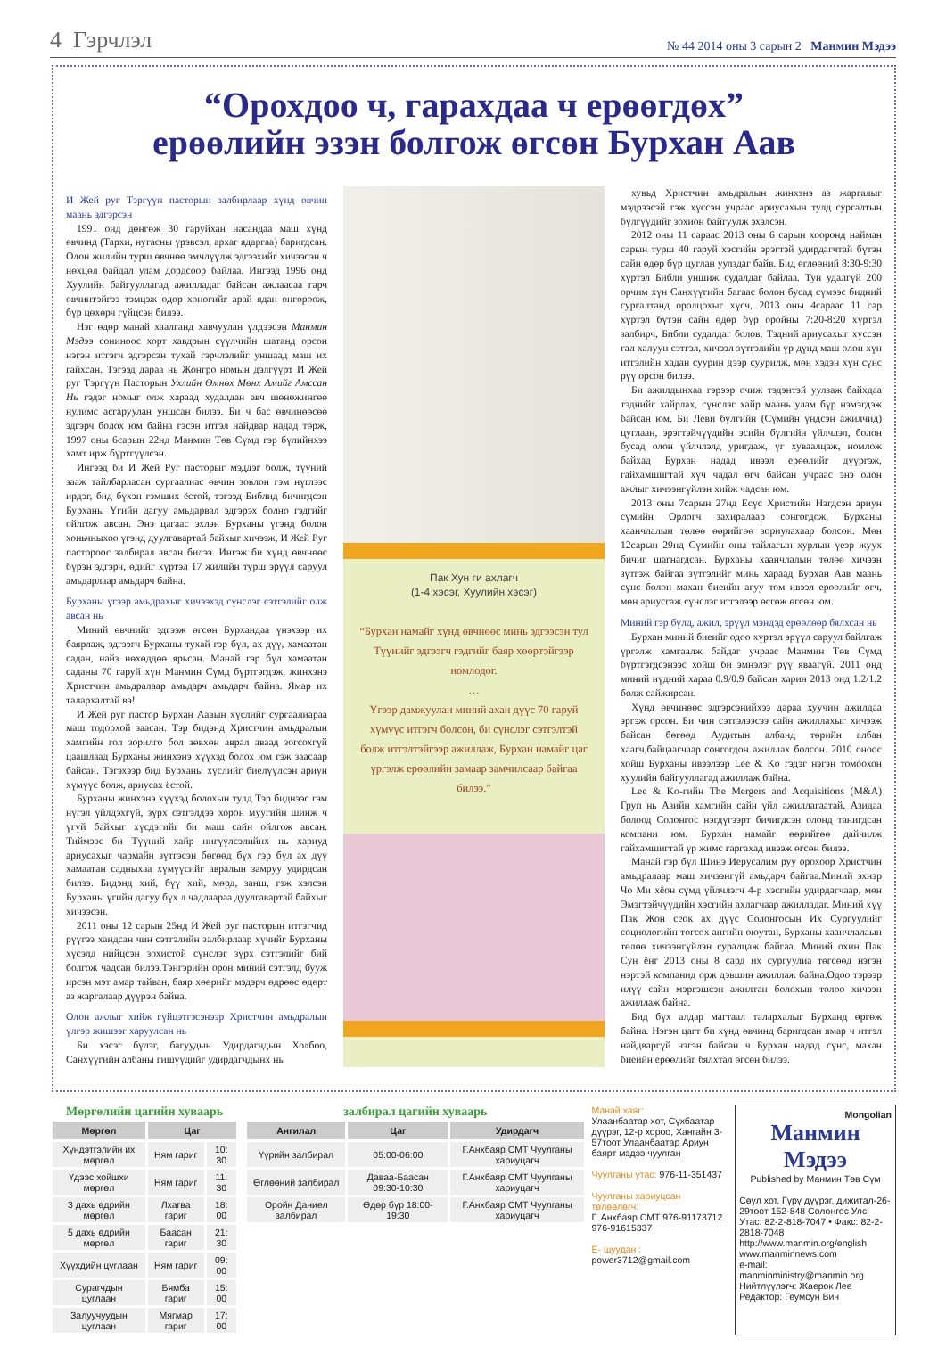4 Гэрчлэл
№ 44 2014 оны 3 сарын 2 Манмин Мэдээ
“Орохдоо ч, гарахдаа ч ерөөгдөх”
ерөөлийн эзэн болгож өгсөн Бурхан Аав
И Жей руг Тэргүүн пасторын залбирлаар хүнд өвчин маань эдгэрсэн
1991 онд дөнгөж 30 гаруйхан насандаа маш хүнд өвчинд (Тархи, нугасны үрэвсэл, архаг ядаргаа) баригдсан. Олон жилийн турш өвчнөө эмчлүүлж эдгээхийг хичээсэн ч нөхцөл байдал улам дордсоор байлаа. Ингээд 1996 онд Хуулийн байгууллагад ажилладаг байсан ажлаасаа гарч өвчинтэйгээ тэмцэж өдөр хоногийг арай ядан өнгөрөөж, бүр цөхөрч гүйцсэн билээ.
Нэг өдөр манай хаалганд хавчуулан үлдээсэн Манмин Мэдээ сониноос хорт хавдрын сүүлчийн шатанд орсон нэгэн итгэгч эдгэрсэн тухай гэрчлэлийг уншаад маш их гайхсан. Тэгээд дараа нь Жонгро номын дэлгүүрт И Жей руг Тэргүүн Пасторын Ухлийн Өмнөх Мөнх Амийг Амссан Нь гэдэг номыг олж хараад худалдан авч шөнөжингөө нулимс асгаруулан уншсан билээ. Би ч бас өвчинөөсөө эдгэрч болох юм байна гэсэн итгэл найдвар надад төрж, 1997 оны 6сарын 22нд Манмин Төв Сүмд гэр бүлийнхээ хамт ирж бүртгүүлсэн.
Ингээд би И Жей Руг пасторыг мэддэг болж, түүний зааж тайлбарласан сургаалиас өвчин зовлон гэм нүглээс ирдэг, бид бүхэн гэмших ёстой, тэгээд Библид бичигдсэн Бурханы Үгийн дагуу амьдарвал эдгэрэх болно гэдгийг ойлгож авсан. Энэ цагаас эхлэн Бурханы үгэнд болон хоньчныхоо үгэнд дуулгавартай байхыг хичээж, И Жей Руг пастороос залбирал авсан билээ. Ингэж би хүнд өвчнөөс бүрэн эдгэрч, өдийг хүртэл 17 жилийн турш эрүүл саруул амьдарлаар амьдарч байна.
Бурханы үгээр амьдрахыг хичээхэд сүнслэг сэтгэлийг олж авсан нь
Миний өвчнийг эдгээж өгсөн Бурхандаа үнэхээр их баярлаж, эдгээгч Бурханы тухай гэр бүл, ах дүү, хамаатан садан, найз нөхөддөө ярьсан. Манай гэр бүл хамаатан саданы 70 гаруй хүн Манмин Сүмд бүртгэгдэж, жинхэнэ Христчин амьдралаар амьдарч амьдарч байна. Ямар их талархалтай вэ!
И Жей руг пастор Бурхан Аавын хүслийг сургаалиараа маш тодорхой заасан. Тэр бидэнд Христчин амьдралын хамгийн гол зорилго бол зөвхөн аврал аваад зогсохгүй цаашлаад Бурханы жинхэнэ хүүхэд болох юм гэж заасаар байсан. Тэгэхээр бид Бурханы хүслийг биелүүлсэн ариун хүмүүс болж, ариусах ёстой.
Бурханы жинхэнэ хүүхэд болохын тулд Тэр биднээс гэм нүгэл үйлдэхгүй, зүрх сэтгэлдээ хорон муугийн шинж ч үгүй байхыг хүсдэгийг би маш сайн ойлгож авсан. Тиймээс би Түүний хайр нигүүлсэлийнх нь хариуд ариусахыг чармайн зүтгэсэн бөгөөд бүх гэр бүл ах дүү хамаатан садныхаа хүмүүсийг авралын замруу удирдсан билээ. Бидэнд хий, бүү хий, мөрд, занш, гэж хэлсэн Бурханы үгийн дагуу бүх л чадлаараа дуулгавартай байхыг хичээсэн.
2011 оны 12 сарын 25нд И Жей руг пасторын итгэгчид рүүгээ хандсан чин сэтгэлийн залбирлаар хүчийг Бурханы хүсэлд нийцсэн зохистой сүнслэг зүрх сэтгэлийг бий болгож чадсан билээ.Тэнгэрийн орон миний сэтгэлд бууж ирсэн мэт амар тайван, баяр хөөрийг мэдэрч өдрөөс өдөрт аз жаргалаар дүүрэн байна.
Олон ажлыг хийж гүйцэтгэсэнээр Христчин амьдралын үлгэр жишээг харуулсан нь
Би хэсэг бүлэг, багуудын Удирдагчдын Холбоо, Санхүүгийн албаны гишүүдийг удирдагчдынх нь
Пак Хун ги ахлагч
(1-4 хэсэг, Хуулийн хэсэг)
“Бурхан намайг хүнд өвчнөөс минь эдгээсэн тул Түүнийг эдгээгч гэдгийг баяр хөөртэйгээр номлодог.
…
Үгээр дамжуулан миний ахан дүүс 70 гаруй хүмүүс итгэгч болсон, би сүнслэг сэтгэлтэй болж итгэлтэйгээр ажиллаж, Бурхан намайг цаг үргэлж ерөөлийн замаар замчилсаар байгаа билээ.”
хувьд Христчин амьдралын жинхэнэ аз жаргалыг мэдрээсэй гэж хүссэн учраас ариусахын тулд сургалтын бүлгүүдийг зохион байгуулж эхэлсэн.
2012 оны 11 сараас 2013 оны 6 сарын хооронд найман сарын турш 40 гаруй хэсгийн эрэгтэй удирдагчтай бүтэн сайн өдөр бүр цуглан уулздаг байв. Бид өглөөний 8:30-9:30 хүртэл Библи уншиж судалдаг байлаа. Тун удалгүй 200 орчим хүн Санхүүгийн багаас болон бусад сүмээс бидний сургалтанд оролцохыг хүсч, 2013 оны 4сараас 11 сар хүртэл бүтэн сайн өдөр бүр оройны 7:20-8:20 хүртэл залбирч, Библи судалдаг болов. Тэдний ариусахыг хүссэн гал халуун сэтгэл, хичээл зүтгэлийн үр дүнд маш олон хүн итгэлийн хадан суурин дээр суурилж, мөн хэдэн хүн сүнс рүү орсон билээ.
Би ажилдынхаа гэрээр очиж тэдэнтэй уулзаж байхдаа тэднийг хайрлах, сүнслэг хайр маань улам бүр нэмэгдэж байсан юм. Би Леви бүлгийн (Сүмийн үндсэн ажилчид) цуглаан, эрэгтэйчүүдийн эсийн бүлгийн үйлчлэл, болон бусад олон үйлчлэлд уригдаж, үг хуваалцаж, номлож байхад Бурхан надад ивээл ерөөлийг дүүргэж, гайхамшигтай хүч чадал өгч байсан учраас энэ олон ажлыг хичээнгүйлэн хийж чадсан юм.
2013 оны 7сарын 27нд Есүс Христийн Нэгдсэн ариун сүмийн Орлогч захиралаар сонгогдож, Бурханы хаанчлалын төлөө өөрийгөө зориулахаар болсон. Мөн 12сарын 29нд Сүмийн оны тайлагын хурлын үеэр жуух бичиг шагнагдсан. Бурханы хаанчлалын төлөө хичээн зүтгэж байгаа зүтгэлийг минь хараад Бурхан Аав маань сүнс болон махан биеийн агуу том ивээл ерөөлийг өгч, мөн ариусгаж сүнслэг итгэлээр өсгөж өгсөн юм.
Миний гэр бүлд, ажил, эрүүл мэндэд ерөөлөөр бялхсан нь
Бурхан миний биеийг одоо хүртэл эрүүл саруул байлгаж үргэлж хамгаалж байдаг учраас Манмин Төв Сүмд бүртгэгдсэнээс хойш би эмнэлэг рүү яваагүй. 2011 онд миний нүдний хараа 0.9/0.9 байсан харин 2013 онд 1.2/1.2 болж сайжирсан.
Хүнд өвчинөөс эдгэрсэнийхээ дараа хуучин ажилдаа эргэж орсон. Би чин сэтгэлээсээ сайн ажиллахыг хичээж байсан бөгөөд Аудитын албанд төрийн албан хаагч,байцаагчаар сонгогдон ажиллах болсон. 2010 оноос хойш Бурханы ивээлээр Lee & Ko гэдэг нэгэн томоохон хуулийн байгууллагад ажиллаж байна.
Lee & Ko-гийн The Mergers and Acquisitions (M&A) Груп нь Азийн хамгийн сайн үйл ажиллагаатай, Азидаа болоод Солонгос нэгдүгээрт бичигдсэн олонд танигдсан компани юм. Бурхан намайг өөрийгөө дайчилж гайхамшигтай үр жимс гаргахад ивээж өгсөн билээ.
Манай гэр бүл Шинэ Иерусалим руу орохоор Христчин амьдралаар маш хичээнгүй амьдарч байгаа.Миний эхнэр Чо Ми хёон сүмд үйлчлэгч 4-р хэсгийн удирдагчаар, мөн Эмэгтэйчүүдийн хэсгийн ахлагчаар ажилладаг. Миний хүү Пак Жон сеок ах дүүс Солонгосын Их Сургуулийг социологийн төгсөх ангийн оюутан, Бурханы хаанчлалаын төлөө хичээнгүйлэн суралцаж байгаа. Миний охин Пак Сун ёнг 2013 оны 8 сард их сургуулиа төгсөөд нэгэн нэртэй компанид орж дэвшин ажиллаж байна.Одоо тэрээр илүү сайн мэргэшсэн ажилтан болохын төлөө хичээн ажиллаж байна.
Бид бүх алдар магтаал талархалыг Бурханд өргөж байна. Нэгэн цагт би хүнд өвчинд баригдсан ямар ч итгэл найдваргүй нэгэн байсан ч Бурхан надад сүнс, махан биеийн ерөөлийг бялхтал өгсөн билээ.
Мөргөлийн цагийн хуваарь
| Мөргөл | Цаг | |
| --- | --- | --- |
| Хүндэтгэлийн их мөргөл | Ням гариг | 10: 30 |
| Үдээс хойшхи мөргөл | Ням гариг | 11: 30 |
| 3 дахь өдрийн мөргөл | Лхагва гариг | 18: 00 |
| 5 дахь өдрийн мөргөл | Баасан гариг | 21: 30 |
| Хүүхдийн цуглаан | Ням гариг | 09: 00 |
| Сурагчдын цуглаан | Бямба гариг | 15: 00 |
| Залуучуудын цуглаан | Мягмар гариг | 17: 00 |
залбирал цагийн хуваарь
| Ангилал | Цаг | Удирдагч |
| --- | --- | --- |
| Үүрийн залбирал | 05:00-06:00 | Г.Анхбаяр СМТ Чуулганы хариуцагч |
| Өглөөний залбирал | Даваа-Баасан 09:30-10:30 | Г.Анхбаяр СМТ Чуулганы хариуцагч |
| Оройн Даниел залбирал | Өдөр бүр 18:00- 19:30 | Г.Анхбаяр СМТ Чуулганы хариуцагч |
Манай хаяг:
Улаанбаатар хот, Сүхбаатар дүүрэг, 12-р хороо, Хангайн 3-57тоот Улаанбаатар Ариун баярт мэдээ чуулган
Чуулганы утас: 976-11-351437
Чуулганы хариуцсан төлөөлөгч:
Г. Анхбаяр СМТ 976-91173712 976-91615337
Е- шуудан : power3712@gmail.com
Mongolian
Манмин Мэдээ
Published by Манмин Төв Сүм
Сөүл хот, Гүрү дүүрэг, дижитал-26-29тоот 152-848 Солонгос Улс
Утас: 82-2-818-7047 • Факс: 82-2-2818-7048
http://www.manmin.org/english
www.manminnews.com
e-mail: manminministry@manmin.org
Нийтлүүлэгч: Жаерок Лее
Редактор: Геумсун Вин